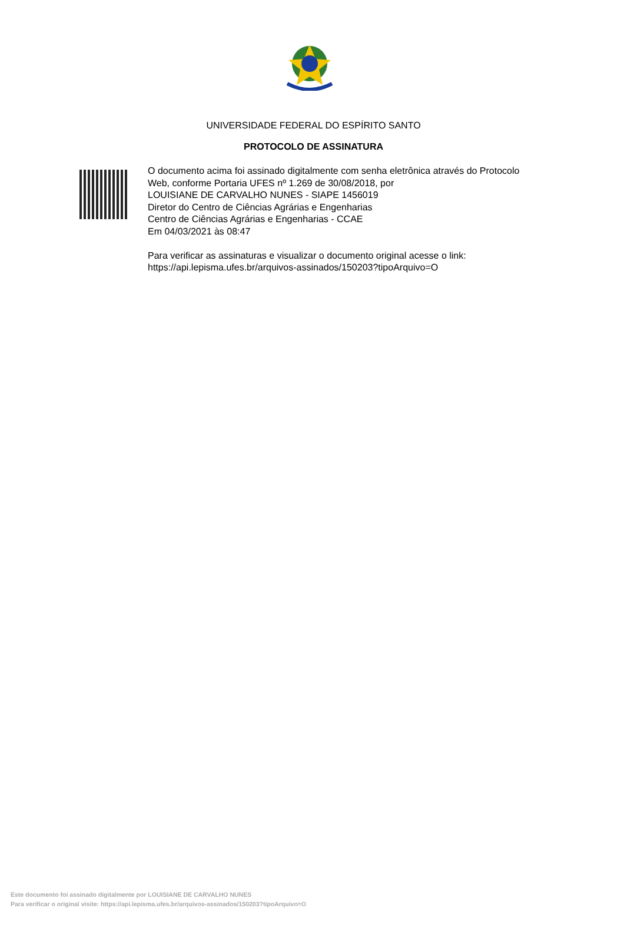UNIVERSIDADE FEDERAL DO ESPÍRITO SANTO
PROTOCOLO DE ASSINATURA
O documento acima foi assinado digitalmente com senha eletrônica através do Protocolo
Web, conforme Portaria UFES nº 1.269 de 30/08/2018, por
LOUISIANE DE CARVALHO NUNES - SIAPE 1456019
Diretor do Centro de Ciências Agrárias e Engenharias
Centro de Ciências Agrárias e Engenharias - CCAE
Em 04/03/2021 às 08:47
Para verificar as assinaturas e visualizar o documento original acesse o link:
https://api.lepisma.ufes.br/arquivos-assinados/150203?tipoArquivo=O
Este documento foi assinado digitalmente por LOUISIANE DE CARVALHO NUNES
Para verificar o original visite: https://api.lepisma.ufes.br/arquivos-assinados/150203?tipoArquivo=O